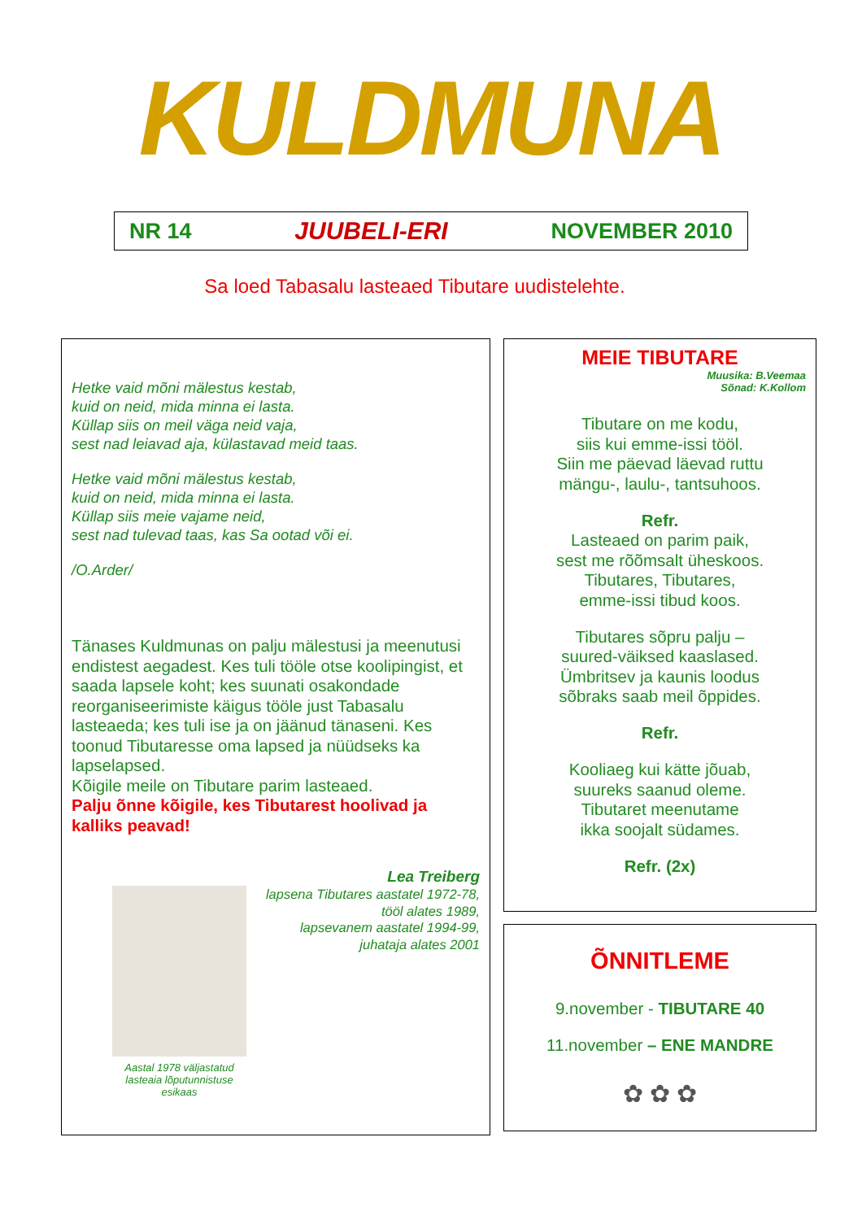KULDMUNA
NR 14 JUUBELI-ERI NOVEMBER 2010
Sa loed Tabasalu lasteaed Tibutare uudistelehte.
Hetke vaid mõni mälestus kestab,
kuid on neid, mida minna ei lasta.
Küllap siis on meil väga neid vaja,
sest nad leiavad aja, külastavad meid taas.
Hetke vaid mõni mälestus kestab,
kuid on neid, mida minna ei lasta.
Küllap siis meie vajame neid,
sest nad tulevad taas, kas Sa ootad või ei.
/O.Arder/
Tänases Kuldmunas on palju mälestusi ja meenutusi endistest aegadest. Kes tuli tööle otse koolipingist, et saada lapsele koht; kes suunati osakondade reorganiseerimiste käigus tööle just Tabasalu lasteaeda; kes tuli ise ja on jäänud tänaseni. Kes toonud Tibutaresse oma lapsed ja nüüdseks ka lapselapsed.
Kõigile meile on Tibutare parim lasteaed.
Palju õnne kõigile, kes Tibutarest hoolivad ja kalliks peavad!
Lea Treiberg
Aastal 1978 väljastatud lasteaia lõputunnistuse esikaas
lapsena Tibutares aastatel 1972-78,
tööl alates 1989,
lapsevanem aastatel 1994-99,
juhataja alates 2001
MEIE TIBUTARE
Muusika: B.Veemaa
Sõnad: K.Kollom
Tibutare on me kodu,
siis kui emme-issi tööl.
Siin me päevad läevad ruttu
mängu-, laulu-, tantsuhoos.
Refr.
Lasteaed on parim paik,
sest me rõõmsalt üheskoos.
Tibutares, Tibutares,
emme-issi tibud koos.
Tibutares sõpru palju –
suured-väiksed kaaslased.
Ümbritsev ja kaunis loodus
sõbraks saab meil õppides.
Refr.
Kooliaeg kui kätte jõuab,
suureks saanud oleme.
Tibutaret meenutame
ikka soojalt südames.
Refr. (2x)
ÕNNITLEME
9.november - TIBUTARE 40
11.november – ENE MANDRE
✿ ✿ ✿